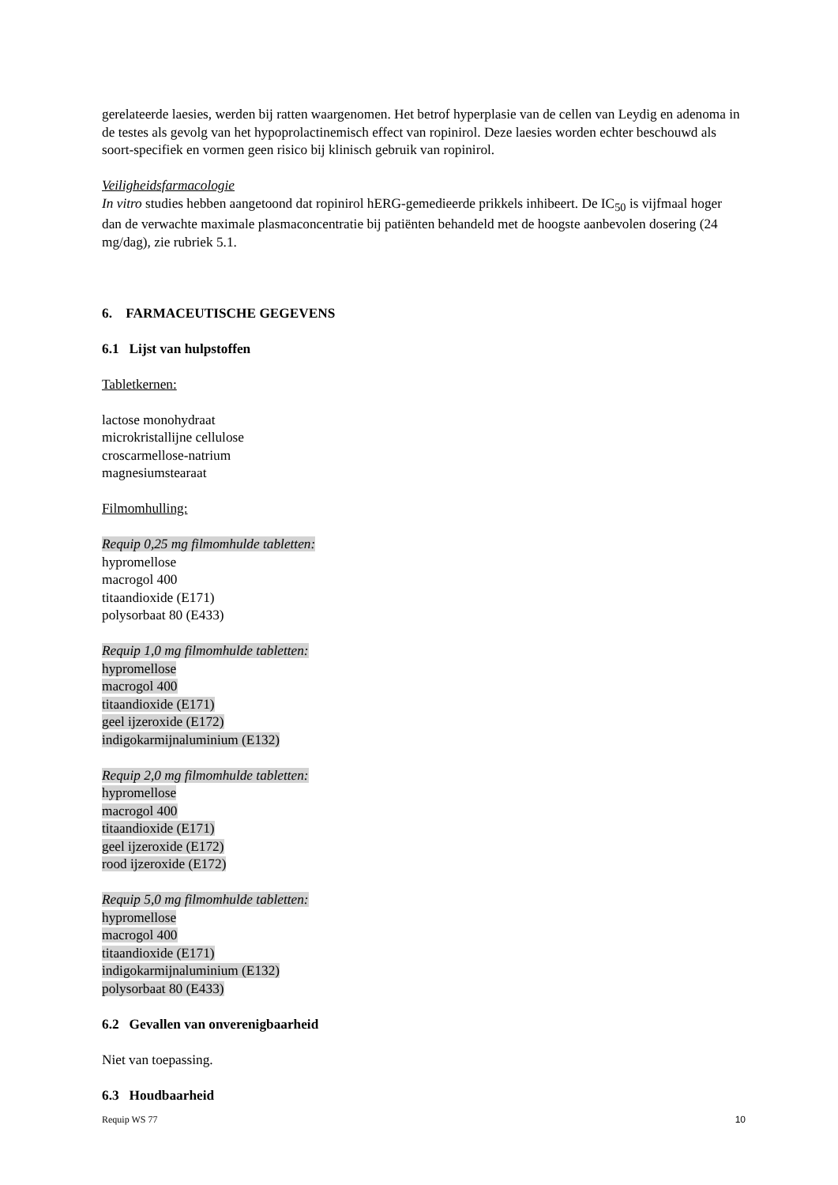gerelateerde laesies, werden bij ratten waargenomen. Het betrof hyperplasie van de cellen van Leydig en adenoma in de testes als gevolg van het hypoprolactinemisch effect van ropinirol. Deze laesies worden echter beschouwd als soort-specifiek en vormen geen risico bij klinisch gebruik van ropinirol.
Veiligheidsfarmacologie
In vitro studies hebben aangetoond dat ropinirol hERG-gemedieerde prikkels inhibeert. De IC<sub>50</sub> is vijfmaal hoger dan de verwachte maximale plasmaconcentratie bij patiënten behandeld met de hoogste aanbevolen dosering (24 mg/dag), zie rubriek 5.1.
6. FARMACEUTISCHE GEGEVENS
6.1 Lijst van hulpstoffen
Tabletkernen:
lactose monohydraat
microkristallijne cellulose
croscarmellose-natrium
magnesiumstearaat
Filmomhulling:
Requip 0,25 mg filmomhulde tabletten:
hypromellose
macrogol 400
titaandioxide (E171)
polysorbaat 80 (E433)
Requip 1,0 mg filmomhulde tabletten:
hypromellose
macrogol 400
titaandioxide (E171)
geel ijzeroxide (E172)
indigokarmijnaluminium (E132)
Requip 2,0 mg filmomhulde tabletten:
hypromellose
macrogol 400
titaandioxide (E171)
geel ijzeroxide (E172)
rood ijzeroxide (E172)
Requip 5,0 mg filmomhulde tabletten:
hypromellose
macrogol 400
titaandioxide (E171)
indigokarmijnaluminium (E132)
polysorbaat 80 (E433)
6.2 Gevallen van onverenigbaarheid
Niet van toepassing.
6.3 Houdbaarheid
Requip WS 77 10